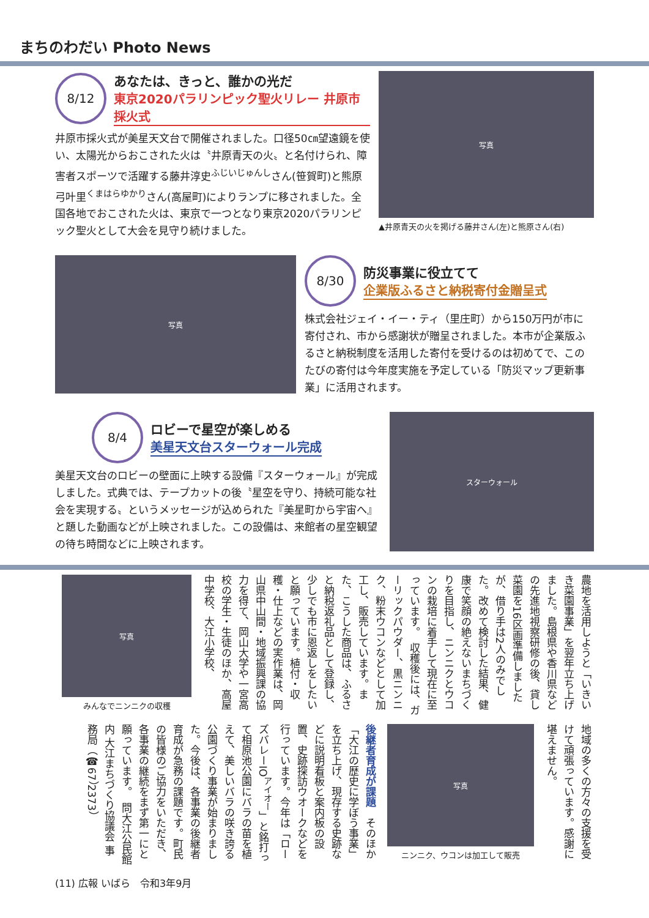まちのわだい Photo News
8/12
あなたは、きっと、誰かの光だ
東京2020パラリンピック聖火リレー 井原市採火式
井原市採火式が美星天文台で開催されました。口径50㎝望遠鏡を使い、太陽光からおこされた火は〝井原青天の火〟と名付けられ、障害者スポーツで活躍する藤井淳史<sup>ふじいじゅんし</sup>さん(笹賀町)と熊原弓叶里<sup>くまはらゆかり</sup>さん(高屋町)によりランプに移されました。全国各地でおこされた火は、東京で一つとなり東京2020パラリンピック聖火として大会を見守り続けました。
写真
▲井原青天の火を掲げる藤井さん(左)と熊原さん(右)
写真
8/30
防災事業に役立てて
企業版ふるさと納税寄付金贈呈式
株式会社ジェイ・イー・ティ（里庄町）から150万円が市に寄付され、市から感謝状が贈呈されました。本市が企業版ふるさと納税制度を活用した寄付を受けるのは初めてで、このたびの寄付は今年度実施を予定している「防災マップ更新事業」に活用されます。
8/4
ロビーで星空が楽しめる
美星天文台スターウォール完成
美星天文台のロビーの壁面に上映する設備『スターウォール』が完成しました。式典では、テープカットの後〝星空を守り、持続可能な社会を実現する〟というメッセージが込められた『美星町から宇宙へ』と題した動画などが上映されました。この設備は、来館者の星空観望の待ち時間などに上映されます。
スターウォール
農地を活用しようと「いきいき菜園事業」を翌年立ち上げました。島根県や香川県などの先進地視察研修の後、貸し菜園を16区画準備しましたが、借り手は2人のみでした。改めて検討した結果、健康で笑顔の絶えないまちづくりを目指し、ニンニクとウコンの栽培に着手して現在に至っています。　収穫後には、ガーリックパウダー、黒ニンニク、粉末ウコンなどとして加工し、販売しています。また、こうした商品は、ふるさと納税返礼品として登録し、少しでも市に恩返しをしたいと願っています。植付・収穫・仕上などの実作業は、岡山県中山間・地域振興課の協力を得て、岡山大学や一宮高校の学生・生徒のほか、高屋中学校、大江小学校、
写真
みんなでニンニクの収穫
地域の多くの方々の支援を受けて頑張っています。感謝に堪えません。
写真
ニンニク、ウコンは加工して販売
後継者育成が課題　そのほか「大江の歴史に学ぼう事業」を立ち上げ、現存する史跡などに説明看板と案内板の設置、史跡探訪ウオークなどを行っています。今年は「ローズバレーIO<sup>アイオー</sup>」と銘打って相原池公園にバラの苗を植えて、美しいバラの咲き誇る公園づくり事業が始まりました。今後は、各事業の後継者育成が急務の課題です。町民の皆様のご協力をいただき、各事業の継続をまず第一にと願っています。　問大江公民館内 大江まちづくり協議会 事務局（☎67）2373）
(11) 広報 いばら　令和3年9月